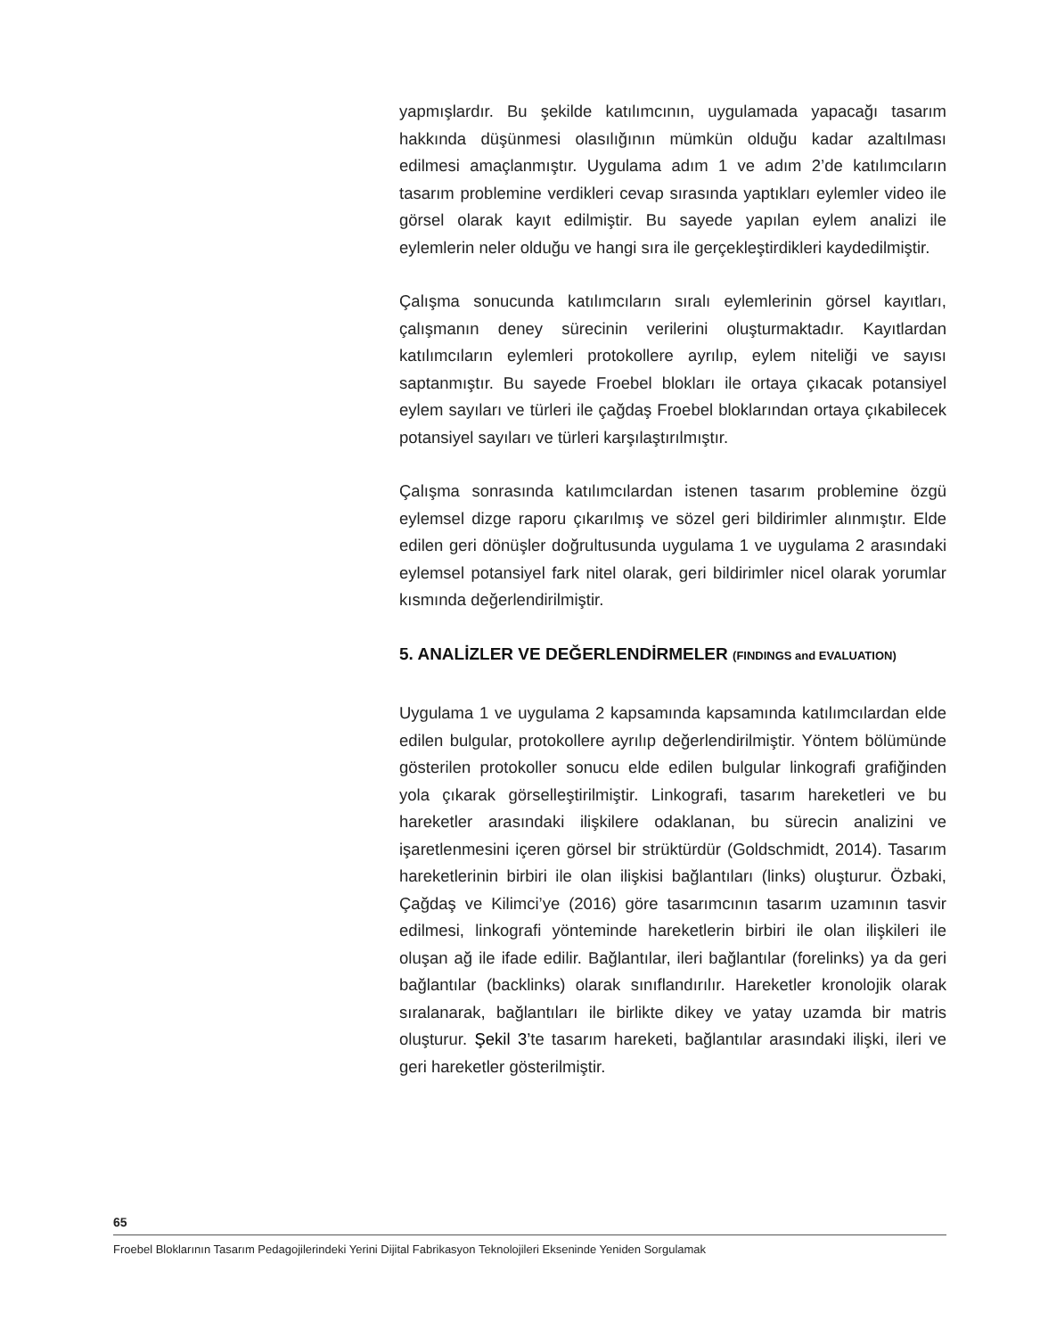yapmışlardır. Bu şekilde katılımcının, uygulamada yapacağı tasarım hakkında düşünmesi olasılığının mümkün olduğu kadar azaltılması edilmesi amaçlanmıştır. Uygulama adım 1 ve adım 2’de katılımcıların tasarım problemine verdikleri cevap sırasında yaptıkları eylemler video ile görsel olarak kayıt edilmiştir. Bu sayede yapılan eylem analizi ile eylemlerin neler olduğu ve hangi sıra ile gerçekleştirdikleri kaydedilmiştir.
Çalışma sonucunda katılımcıların sıralı eylemlerinin görsel kayıtları, çalışmanın deney sürecinin verilerini oluşturmaktadır. Kayıtlardan katılımcıların eylemleri protokollere ayrılıp, eylem niteliği ve sayısı saptanmıştır. Bu sayede Froebel blokları ile ortaya çıkacak potansiyel eylem sayıları ve türleri ile çağdaş Froebel bloklarından ortaya çıkabilecek potansiyel sayıları ve türleri karşılaştırılmıştır.
Çalışma sonrasında katılımcılardan istenen tasarım problemine özgü eylemsel dizge raporu çıkarılmış ve sözel geri bildirimler alınmıştır. Elde edilen geri dönüşler doğrultusunda uygulama 1 ve uygulama 2 arasındaki eylemsel potansiyel fark nitel olarak, geri bildirimler nicel olarak yorumlar kısmında değerlendirilmiştir.
5. ANALİZLER VE DEĞERLENDİRMELER (FINDINGS and EVALUATION)
Uygulama 1 ve uygulama 2 kapsamında kapsamında katılımcılardan elde edilen bulgular, protokollere ayrılıp değerlendirilmiştir. Yöntem bölümünde gösterilen protokoller sonucu elde edilen bulgular linkografi grafiğinden yola çıkarak görselleştirilmiştir. Linkografi, tasarım hareketleri ve bu hareketler arasındaki ilişkilere odaklanan, bu sürecin analizini ve işaretlenmesini içeren görsel bir strüktürdür (Goldschmidt, 2014). Tasarım hareketlerinin birbiri ile olan ilişkisi bağlantıları (links) oluşturur. Özbaki, Çağdaş ve Kilimci’ye (2016) göre tasarımcının tasarım uzamının tasvir edilmesi, linkografi yönteminde hareketlerin birbiri ile olan ilişkileri ile oluşan ağ ile ifade edilir. Bağlantılar, ileri bağlantılar (forelinks) ya da geri bağlantılar (backlinks) olarak sınıflandırılır. Hareketler kronolojik olarak sıralanarak, bağlantıları ile birlikte dikey ve yatay uzamda bir matris oluşturur. Şekil 3’te tasarım hareketi, bağlantılar arasındaki ilişki, ileri ve geri hareketler gösterilmiştir.
65
Froebel Bloklarının Tasarım Pedagojilerindeki Yerini Dijital Fabrikasyon Teknolojileri Ekseninde Yeniden Sorgulamak